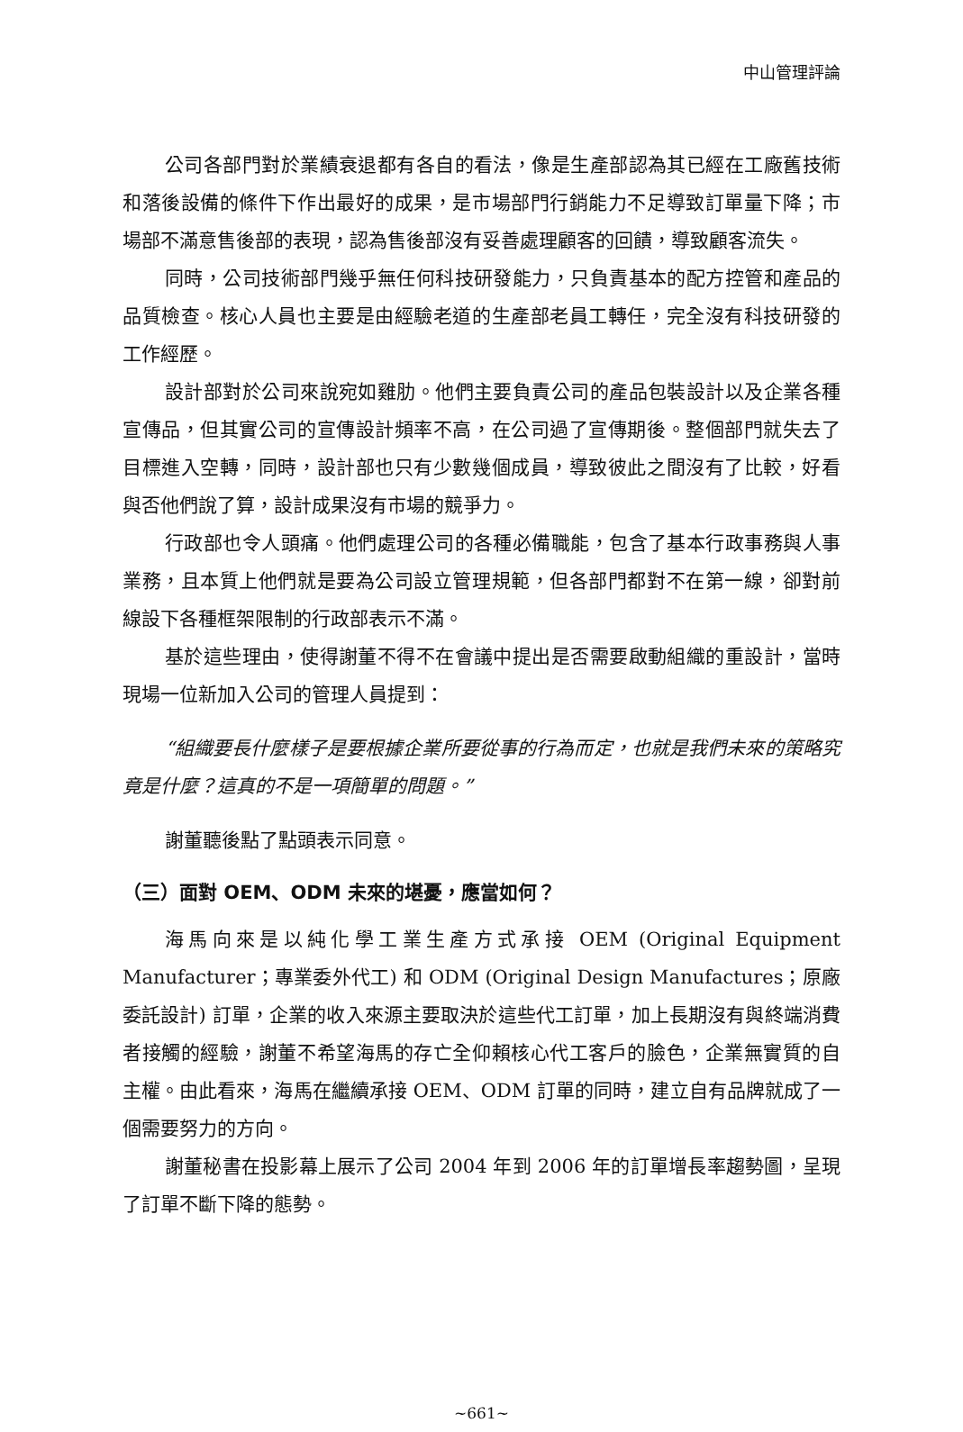中山管理評論
公司各部門對於業績衰退都有各自的看法，像是生產部認為其已經在工廠舊技術和落後設備的條件下作出最好的成果，是市場部門行銷能力不足導致訂單量下降；市場部不滿意售後部的表現，認為售後部沒有妥善處理顧客的回饋，導致顧客流失。
同時，公司技術部門幾乎無任何科技研發能力，只負責基本的配方控管和產品的品質檢查。核心人員也主要是由經驗老道的生產部老員工轉任，完全沒有科技研發的工作經歷。
設計部對於公司來說宛如雞肋。他們主要負責公司的產品包裝設計以及企業各種宣傳品，但其實公司的宣傳設計頻率不高，在公司過了宣傳期後。整個部門就失去了目標進入空轉，同時，設計部也只有少數幾個成員，導致彼此之間沒有了比較，好看與否他們說了算，設計成果沒有市場的競爭力。
行政部也令人頭痛。他們處理公司的各種必備職能，包含了基本行政事務與人事業務，且本質上他們就是要為公司設立管理規範，但各部門都對不在第一線，卻對前線設下各種框架限制的行政部表示不滿。
基於這些理由，使得謝董不得不在會議中提出是否需要啟動組織的重設計，當時現場一位新加入公司的管理人員提到：
“組織要長什麼樣子是要根據企業所要從事的行為而定，也就是我們未來的策略究竟是什麼？這真的不是一項簡單的問題。”
謝董聽後點了點頭表示同意。
（三）面對 OEM、ODM 未來的堪憂，應當如何？
海馬向來是以純化學工業生產方式承接 OEM (Original Equipment Manufacturer；專業委外代工) 和 ODM (Original Design Manufactures；原廠委託設計) 訂單，企業的收入來源主要取決於這些代工訂單，加上長期沒有與終端消費者接觸的經驗，謝董不希望海馬的存亡全仰賴核心代工客戶的臉色，企業無實質的自主權。由此看來，海馬在繼續承接 OEM、ODM 訂單的同時，建立自有品牌就成了一個需要努力的方向。
謝董秘書在投影幕上展示了公司 2004 年到 2006 年的訂單增長率趨勢圖，呈現了訂單不斷下降的態勢。
~661~